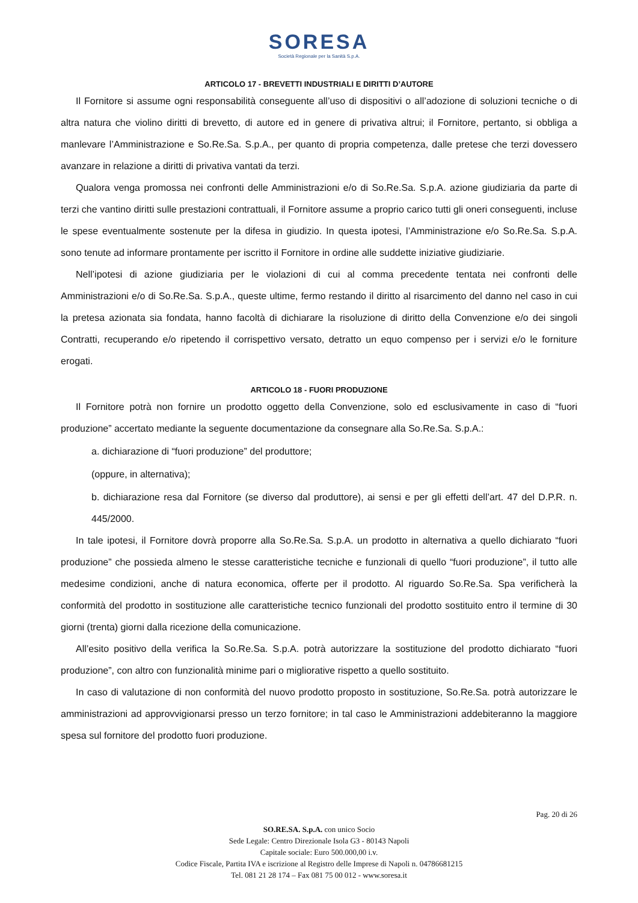SORESA
Società Regionale per la Sanità S.p.A.
ARTICOLO 17 - BREVETTI INDUSTRIALI E DIRITTI D’AUTORE
Il Fornitore si assume ogni responsabilità conseguente all’uso di dispositivi o all’adozione di soluzioni tecniche o di altra natura che violino diritti di brevetto, di autore ed in genere di privativa altrui; il Fornitore, pertanto, si obbliga a manlevare l’Amministrazione e So.Re.Sa. S.p.A., per quanto di propria competenza, dalle pretese che terzi dovessero avanzare in relazione a diritti di privativa vantati da terzi.
Qualora venga promossa nei confronti delle Amministrazioni e/o di So.Re.Sa. S.p.A. azione giudiziaria da parte di terzi che vantino diritti sulle prestazioni contrattuali, il Fornitore assume a proprio carico tutti gli oneri conseguenti, incluse le spese eventualmente sostenute per la difesa in giudizio. In questa ipotesi, l’Amministrazione e/o So.Re.Sa. S.p.A. sono tenute ad informare prontamente per iscritto il Fornitore in ordine alle suddette iniziative giudiziarie.
Nell’ipotesi di azione giudiziaria per le violazioni di cui al comma precedente tentata nei confronti delle Amministrazioni e/o di So.Re.Sa. S.p.A., queste ultime, fermo restando il diritto al risarcimento del danno nel caso in cui la pretesa azionata sia fondata, hanno facoltà di dichiarare la risoluzione di diritto della Convenzione e/o dei singoli Contratti, recuperando e/o ripetendo il corrispettivo versato, detratto un equo compenso per i servizi e/o le forniture erogati.
ARTICOLO 18 - FUORI PRODUZIONE
Il Fornitore potrà non fornire un prodotto oggetto della Convenzione, solo ed esclusivamente in caso di “fuori produzione” accertato mediante la seguente documentazione da consegnare alla So.Re.Sa. S.p.A.:
a. dichiarazione di “fuori produzione” del produttore;
(oppure, in alternativa);
b. dichiarazione resa dal Fornitore (se diverso dal produttore), ai sensi e per gli effetti dell’art. 47 del D.P.R. n. 445/2000.
In tale ipotesi, il Fornitore dovrà proporre alla So.Re.Sa. S.p.A. un prodotto in alternativa a quello dichiarato “fuori produzione” che possieda almeno le stesse caratteristiche tecniche e funzionali di quello “fuori produzione”, il tutto alle medesime condizioni, anche di natura economica, offerte per il prodotto. Al riguardo So.Re.Sa. Spa verificherà la conformità del prodotto in sostituzione alle caratteristiche tecnico funzionali del prodotto sostituito entro il termine di 30 giorni (trenta) giorni dalla ricezione della comunicazione.
All’esito positivo della verifica la So.Re.Sa. S.p.A. potrà autorizzare la sostituzione del prodotto dichiarato “fuori produzione”, con altro con funzionalità minime pari o migliorative rispetto a quello sostituito.
In caso di valutazione di non conformità del nuovo prodotto proposto in sostituzione, So.Re.Sa. potrà autorizzare le amministrazioni ad approvvigionarsi presso un terzo fornitore; in tal caso le Amministrazioni addebiteranno la maggiore spesa sul fornitore del prodotto fuori produzione.
Pag. 20 di 26
SO.RE.SA. S.p.A. con unico Socio
Sede Legale: Centro Direzionale Isola G3 - 80143 Napoli
Capitale sociale: Euro 500.000,00 i.v.
Codice Fiscale, Partita IVA e iscrizione al Registro delle Imprese di Napoli n. 04786681215
Tel. 081 21 28 174 – Fax 081 75 00 012 - www.soresa.it